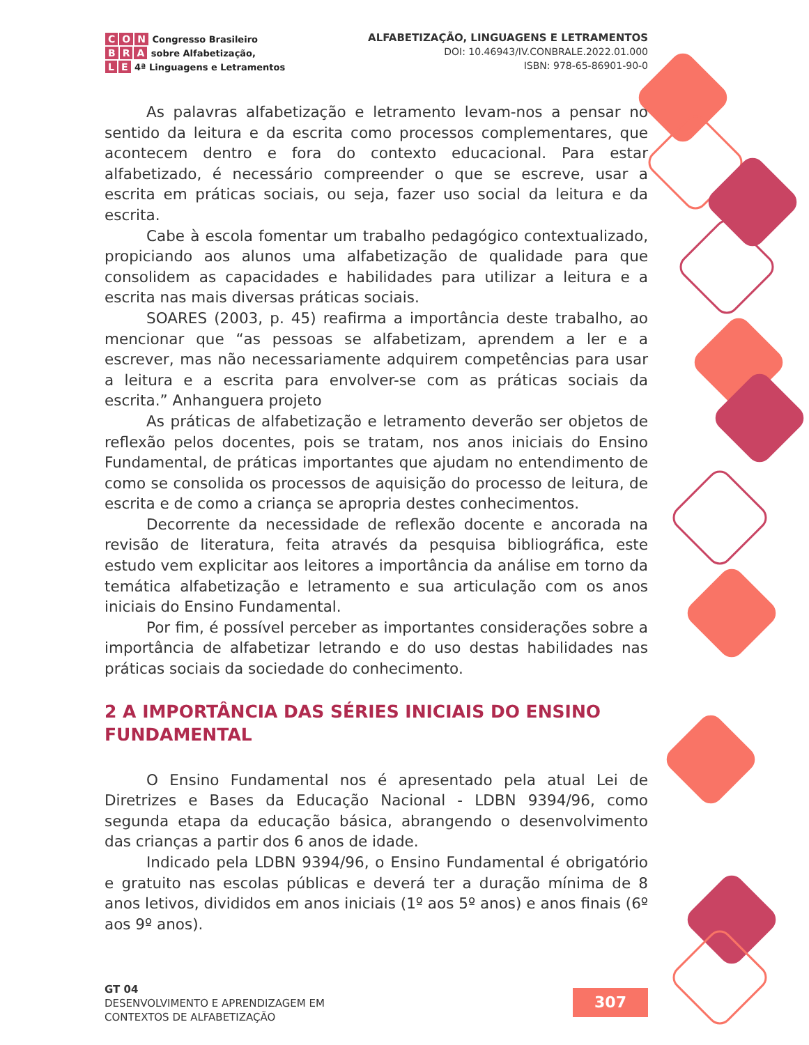C O N Congresso Brasileiro
B R A sobre Alfabetização,
L E 4ª Linguagens e Letramentos
ALFABETIZAÇÃO, LINGUAGENS E LETRAMENTOS
DOI: 10.46943/IV.CONBRALE.2022.01.000
ISBN: 978-65-86901-90-0
As palavras alfabetização e letramento levam-nos a pensar no sentido da leitura e da escrita como processos complementares, que acontecem dentro e fora do contexto educacional. Para estar alfabetizado, é necessário compreender o que se escreve, usar a escrita em práticas sociais, ou seja, fazer uso social da leitura e da escrita.
Cabe à escola fomentar um trabalho pedagógico contextualizado, propiciando aos alunos uma alfabetização de qualidade para que consolidem as capacidades e habilidades para utilizar a leitura e a escrita nas mais diversas práticas sociais.
SOARES (2003, p. 45) reafirma a importância deste trabalho, ao mencionar que “as pessoas se alfabetizam, aprendem a ler e a escrever, mas não necessariamente adquirem competências para usar a leitura e a escrita para envolver-se com as práticas sociais da escrita.” Anhanguera projeto
As práticas de alfabetização e letramento deverão ser objetos de reflexão pelos docentes, pois se tratam, nos anos iniciais do Ensino Fundamental, de práticas importantes que ajudam no entendimento de como se consolida os processos de aquisição do processo de leitura, de escrita e de como a criança se apropria destes conhecimentos.
Decorrente da necessidade de reflexão docente e ancorada na revisão de literatura, feita através da pesquisa bibliográfica, este estudo vem explicitar aos leitores a importância da análise em torno da temática alfabetização e letramento e sua articulação com os anos iniciais do Ensino Fundamental.
Por fim, é possível perceber as importantes considerações sobre a importância de alfabetizar letrando e do uso destas habilidades nas práticas sociais da sociedade do conhecimento.
2 A IMPORTÂNCIA DAS SÉRIES INICIAIS DO ENSINO FUNDAMENTAL
O Ensino Fundamental nos é apresentado pela atual Lei de Diretrizes e Bases da Educação Nacional - LDBN 9394/96, como segunda etapa da educação básica, abrangendo o desenvolvimento das crianças a partir dos 6 anos de idade.
Indicado pela LDBN 9394/96, o Ensino Fundamental é obrigatório e gratuito nas escolas públicas e deverá ter a duração mínima de 8 anos letivos, divididos em anos iniciais (1º aos 5º anos) e anos finais (6º aos 9º anos).
GT 04
DESENVOLVIMENTO E APRENDIZAGEM EM
CONTEXTOS DE ALFABETIZAÇÃO
307